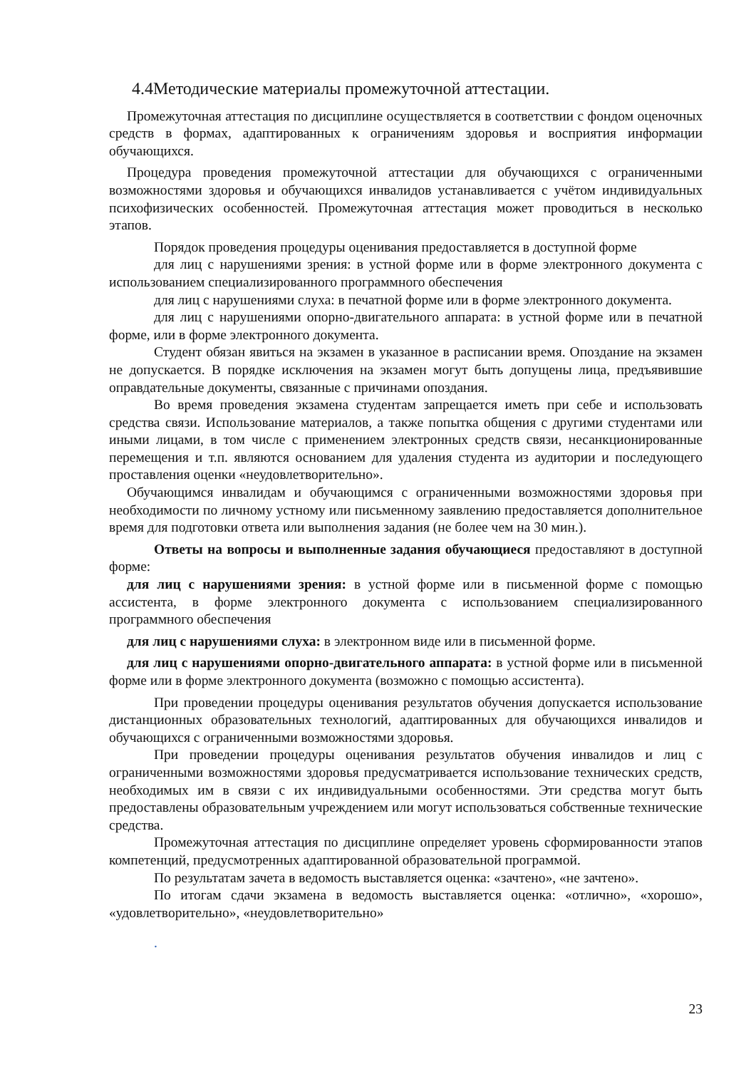4.4Методические материалы промежуточной аттестации.
Промежуточная аттестация по дисциплине осуществляется в соответствии с фондом оценочных средств в формах, адаптированных к ограничениям здоровья и восприятия информации обучающихся.
Процедура проведения промежуточной аттестации для обучающихся с ограниченными возможностями здоровья и обучающихся инвалидов устанавливается с учётом индивидуальных психофизических особенностей. Промежуточная аттестация может проводиться в несколько этапов.
Порядок проведения процедуры оценивания предоставляется в доступной форме
для лиц с нарушениями зрения: в устной форме или в форме электронного документа с использованием специализированного программного обеспечения
для лиц с нарушениями слуха: в печатной форме или в форме электронного документа.
для лиц с нарушениями опорно-двигательного аппарата: в устной форме или в печатной форме, или в форме электронного документа.
Студент обязан явиться на экзамен в указанное в расписании время. Опоздание на экзамен не допускается. В порядке исключения на экзамен могут быть допущены лица, предъявившие оправдательные документы, связанные с причинами опоздания.
Во время проведения экзамена студентам запрещается иметь при себе и использовать средства связи. Использование материалов, а также попытка общения с другими студентами или иными лицами, в том числе с применением электронных средств связи, несанкционированные перемещения и т.п. являются основанием для удаления студента из аудитории и последующего проставления оценки «неудовлетворительно».
Обучающимся инвалидам и обучающимся с ограниченными возможностями здоровья при необходимости по личному устному или письменному заявлению предоставляется дополнительное время для подготовки ответа или выполнения задания (не более чем на 30 мин.).
Ответы на вопросы и выполненные задания обучающиеся предоставляют в доступной форме:
для лиц с нарушениями зрения: в устной форме или в письменной форме с помощью ассистента, в форме электронного документа с использованием специализированного программного обеспечения
для лиц с нарушениями слуха: в электронном виде или в письменной форме.
для лиц с нарушениями опорно-двигательного аппарата: в устной форме или в письменной форме или в форме электронного документа (возможно с помощью ассистента).
При проведении процедуры оценивания результатов обучения допускается использование дистанционных образовательных технологий, адаптированных для обучающихся инвалидов и обучающихся с ограниченными возможностями здоровья.
При проведении процедуры оценивания результатов обучения инвалидов и лиц с ограниченными возможностями здоровья предусматривается использование технических средств, необходимых им в связи с их индивидуальными особенностями. Эти средства могут быть предоставлены образовательным учреждением или могут использоваться собственные технические средства.
Промежуточная аттестация по дисциплине определяет уровень сформированности этапов компетенций, предусмотренных адаптированной образовательной программой.
По результатам зачета в ведомость выставляется оценка: «зачтено», «не зачтено».
По итогам сдачи экзамена в ведомость выставляется оценка: «отлично», «хорошо», «удовлетворительно», «неудовлетворительно»
.
23